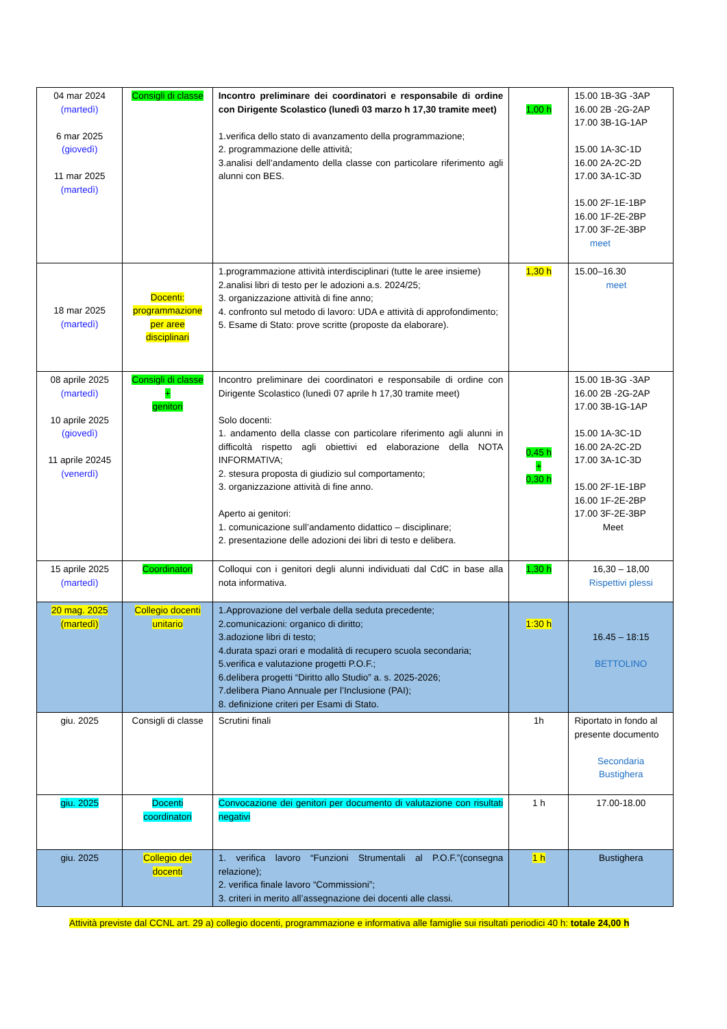| 04 mar 2024 (martedì) 6 mar 2025 (giovedì) 11 mar 2025 (martedì) | Consigli di classe | Incontro preliminare dei coordinatori e responsabile di ordine con Dirigente Scolastico (lunedì 03 marzo h 17,30 tramite meet) 1.verifica dello stato di avanzamento della programmazione; 2. programmazione delle attività; 3.analisi dell’andamento della classe con particolare riferimento agli alunni con BES. | 1,00 h | 15.00 1B-3G -3AP 16.00 2B -2G-2AP 17.00 3B-1G-1AP 15.00 1A-3C-1D 16.00 2A-2C-2D 17.00 3A-1C-3D 15.00 2F-1E-1BP 16.00 1F-2E-2BP 17.00 3F-2E-3BP meet |
| 18 mar 2025 (martedì) | Docenti: programmazione per aree disciplinari | 1.programmazione attività interdisciplinari (tutte le aree insieme) 2.analisi libri di testo per le adozioni a.s. 2024/25; 3. organizzazione attività di fine anno; 4. confronto sul metodo di lavoro: UDA e attività di approfondimento; 5. Esame di Stato: prove scritte (proposte da elaborare). | 1,30 h | 15.00–16.30 meet |
| 08 aprile 2025 (martedì) 10 aprile 2025 (giovedì) 11 aprile 20245 (venerdì) | Consigli di classe + genitori | Incontro preliminare dei coordinatori e responsabile di ordine con Dirigente Scolastico (lunedì 07 aprile h 17,30 tramite meet) Solo docenti: 1. andamento della classe con particolare riferimento agli alunni in difficoltà rispetto agli obiettivi ed elaborazione della NOTA INFORMATIVA; 2. stesura proposta di giudizio sul comportamento; 3. organizzazione attività di fine anno. Aperto ai genitori: 1. comunicazione sull’andamento didattico – disciplinare; 2. presentazione delle adozioni dei libri di testo e delibera. | 0,45 h + 0,30 h | 15.00 1B-3G -3AP 16.00 2B -2G-2AP 17.00 3B-1G-1AP 15.00 1A-3C-1D 16.00 2A-2C-2D 17.00 3A-1C-3D 15.00 2F-1E-1BP 16.00 1F-2E-2BP 17.00 3F-2E-3BP Meet |
| 15 aprile 2025 (martedì) | Coordinatori | Colloqui con i genitori degli alunni individuati dal CdC in base alla nota informativa. | 1,30 h | 16,30 – 18,00 Rispettivi plessi |
| 20 mag. 2025 (martedì) | Collegio docenti unitario | 1.Approvazione del verbale della seduta precedente; 2.comunicazioni: organico di diritto; 3.adozione libri di testo; 4.durata spazi orari e modalità di recupero scuola secondaria; 5.verifica e valutazione progetti P.O.F.; 6.delibera progetti “Diritto allo Studio” a. s. 2025-2026; 7.delibera Piano Annuale per l’Inclusione (PAI); 8. definizione criteri per Esami di Stato. | 1:30 h | 16.45 – 18:15 BETTOLINO |
| giu. 2025 | Consigli di classe | Scrutini finali | 1h | Riportato in fondo al presente documento Secondaria Bustighera |
| giu. 2025 | Docenti coordinatori | Convocazione dei genitori per documento di valutazione con risultati negativi | 1 h | 17.00-18.00 |
| giu. 2025 | Collegio dei docenti | 1. verifica lavoro “Funzioni Strumentali al P.O.F.”(consegna relazione); 2. verifica finale lavoro “Commissioni”; 3. criteri in merito all’assegnazione dei docenti alle classi. | 1 h | Bustighera |
Attività previste dal CCNL art. 29 a) collegio docenti, programmazione e informativa alle famiglie sui risultati periodici 40 h: totale 24,00 h